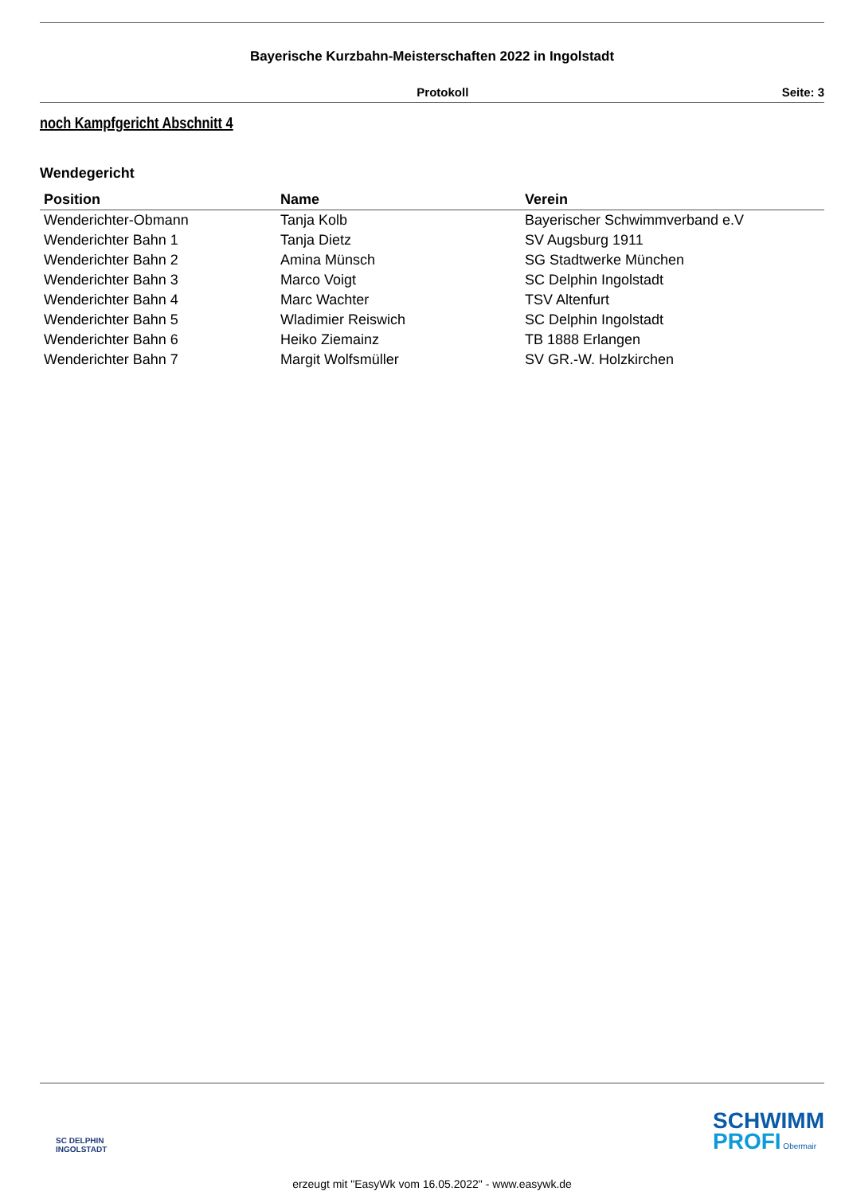Bayerische Kurzbahn-Meisterschaften 2022 in Ingolstadt
Protokoll Seite: 3
noch Kampfgericht Abschnitt 4
Wendegericht
| Position | Name | Verein |
| --- | --- | --- |
| Wenderichter-Obmann | Tanja Kolb | Bayerischer Schwimmverband e.V |
| Wenderichter Bahn 1 | Tanja Dietz | SV Augsburg 1911 |
| Wenderichter Bahn 2 | Amina Münsch | SG Stadtwerke München |
| Wenderichter Bahn 3 | Marco Voigt | SC Delphin Ingolstadt |
| Wenderichter Bahn 4 | Marc Wachter | TSV Altenfurt |
| Wenderichter Bahn 5 | Wladimier Reiswich | SC Delphin Ingolstadt |
| Wenderichter Bahn 6 | Heiko Ziemainz | TB 1888 Erlangen |
| Wenderichter Bahn 7 | Margit Wolfsmüller | SV GR.-W. Holzkirchen |
SC DELPHIN
INGOLSTADT
SCHWIMM
PROFI Obermair
erzeugt mit "EasyWk vom 16.05.2022" - www.easywk.de